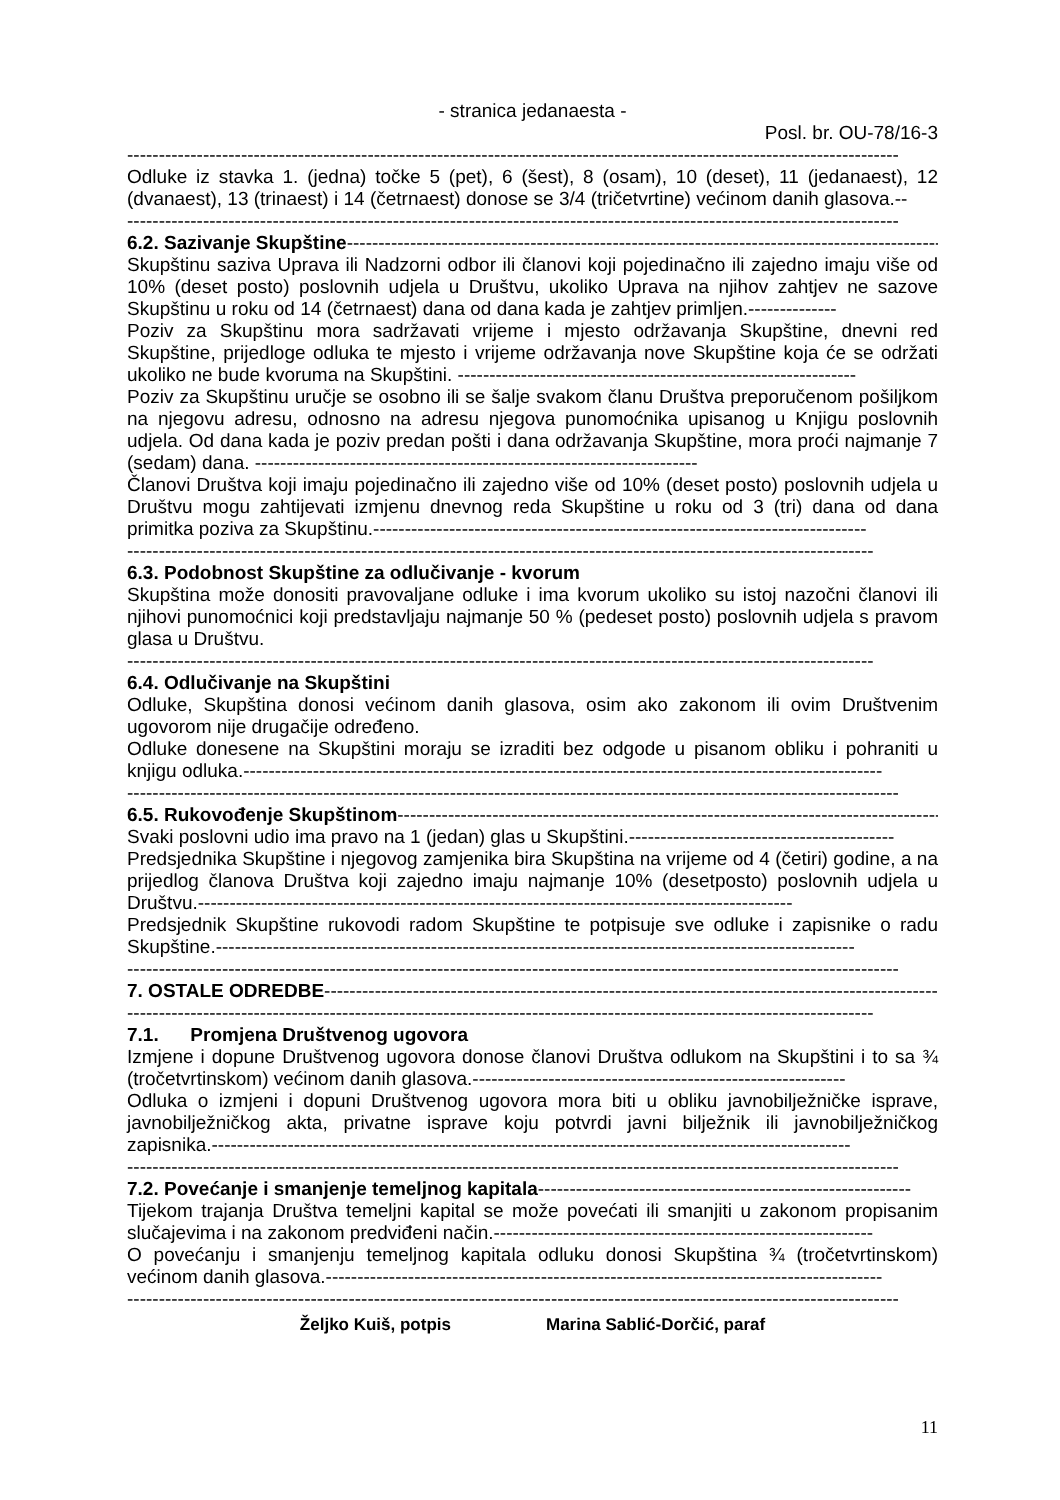- stranica jedanaesta -
Posl. br. OU-78/16-3
--------------------------------------------------------------------------------------------------------------------------
Odluke iz stavka 1. (jedna) točke 5 (pet), 6 (šest), 8 (osam), 10 (deset), 11 (jedanaest), 12 (dvanaest), 13 (trinaest) i 14 (četrnaest) donose se 3/4 (tričetvrtine) većinom danih glasova.--
--------------------------------------------------------------------------------------------------------------------------
6.2. Sazivanje Skupštine-----------------------------------------------------------------------------------------------
Skupštinu saziva Uprava ili Nadzorni odbor ili članovi koji pojedinačno ili zajedno imaju više od 10% (deset posto) poslovnih udjela u Društvu, ukoliko Uprava na njihov zahtjev ne sazove Skupštinu u roku od 14 (četrnaest) dana od dana kada je zahtjev primljen.--------------
Poziv za Skupštinu mora sadržavati vrijeme i mjesto održavanja Skupštine, dnevni red Skupštine, prijedloge odluka te mjesto i vrijeme održavanja nove Skupštine koja će se održati ukoliko ne bude kvoruma na Skupštini. ---------------------------------------------------------------
Poziv za Skupštinu uručje se osobno ili se šalje svakom članu Društva preporučenom pošiljkom na njegovu adresu, odnosno na adresu njegova punomoćnika upisanog u Knjigu poslovnih udjela. Od dana kada je poziv predan pošti i dana održavanja Skupštine, mora proći najmanje 7 (sedam) dana. ----------------------------------------------------------------------
Članovi Društva koji imaju pojedinačno ili zajedno više od 10% (deset posto) poslovnih udjela u Društvu mogu zahtijevati izmjenu dnevnog reda Skupštine u roku od 3 (tri) dana od dana primitka poziva za Skupštinu.------------------------------------------------------------------------------
----------------------------------------------------------------------------------------------------------------------
6.3. Podobnost Skupštine za odlučivanje - kvorum
Skupština može donositi pravovaljane odluke i ima kvorum ukoliko su istoj nazočni članovi ili njihovi punomoćnici koji predstavljaju najmanje 50 % (pedeset posto) poslovnih udjela s pravom glasa u Društvu.
----------------------------------------------------------------------------------------------------------------------
6.4. Odlučivanje na Skupštini
Odluke, Skupština donosi većinom danih glasova, osim ako zakonom ili ovim Društvenim ugovorom nije drugačije određeno.
Odluke donesene na Skupštini moraju se izraditi bez odgode u pisanom obliku i pohraniti u knjigu odluka.-----------------------------------------------------------------------------------------------------
--------------------------------------------------------------------------------------------------------------------------
6.5. Rukovođenje Skupštinom-------------------------------------------------------------------------------------------
Svaki poslovni udio ima pravo na 1 (jedan) glas u Skupštini.------------------------------------------
Predsjednika Skupštine i njegovog zamjenika bira Skupština na vrijeme od 4 (četiri) godine, a na prijedlog članova Društva koji zajedno imaju najmanje 10% (desetposto) poslovnih udjela u Društvu.----------------------------------------------------------------------------------------------
Predsjednik Skupštine rukovodi radom Skupštine te potpisuje sve odluke i zapisnike o radu Skupštine.-----------------------------------------------------------------------------------------------------
--------------------------------------------------------------------------------------------------------------------------
7. OSTALE ODREDBE--------------------------------------------------------------------------------------------------
----------------------------------------------------------------------------------------------------------------------
7.1. Promjena Društvenog ugovora
Izmjene i dopune Društvenog ugovora donose članovi Društva odlukom na Skupštini i to sa ¾ (tročetvrtinskom) većinom danih glasova.-----------------------------------------------------------
Odluka o izmjeni i dopuni Društvenog ugovora mora biti u obliku javnobilježničke isprave, javnobilježničkog akta, privatne isprave koju potvrdi javni bilježnik ili javnobilježničkog zapisnika.-----------------------------------------------------------------------------------------------------
--------------------------------------------------------------------------------------------------------------------------
7.2. Povećanje i smanjenje temeljnog kapitala-----------------------------------------------------------
Tijekom trajanja Društva temeljni kapital se može povećati ili smanjiti u zakonom propisanim slučajevima i na zakonom predviđeni način.------------------------------------------------------------
O povećanju i smanjenju temeljnog kapitala odluku donosi Skupština ¾ (tročetvrtinskom) većinom danih glasova.----------------------------------------------------------------------------------------
--------------------------------------------------------------------------------------------------------------------------
Željko Kuiš, potpis Marina Sablić-Dorčić, paraf
11